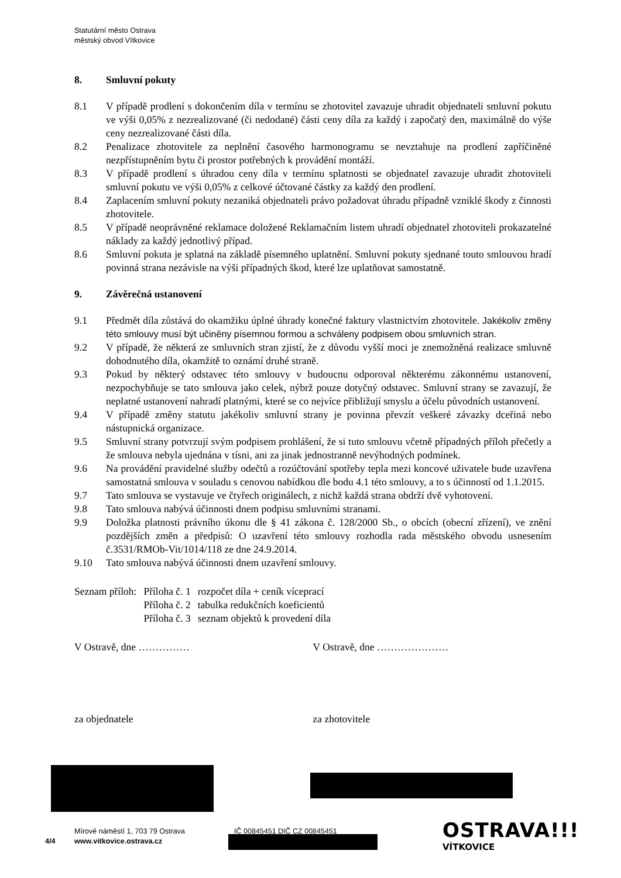Statutární město Ostrava
městský obvod Vítkovice
8. Smluvní pokuty
8.1 V případě prodlení s dokončením díla v termínu se zhotovitel zavazuje uhradit objednateli smluvní pokutu ve výši 0,05% z nezrealizované (či nedodané) části ceny díla za každý i započatý den, maximálně do výše ceny nezrealizované části díla.
8.2 Penalizace zhotovitele za neplnění časového harmonogramu se nevztahuje na prodlení zapříčiněné nezpřístupněním bytu či prostor potřebných k provádění montáží.
8.3 V případě prodlení s úhradou ceny díla v termínu splatnosti se objednatel zavazuje uhradit zhotoviteli smluvní pokutu ve výši 0,05% z celkové účtované částky za každý den prodlení.
8.4 Zaplacením smluvní pokuty nezaniká objednateli právo požadovat úhradu případně vzniklé škody z činnosti zhotovitele.
8.5 V případě neoprávněné reklamace doložené Reklamačním listem uhradí objednatel zhotoviteli prokazatelné náklady za každý jednotlivý případ.
8.6 Smluvní pokuta je splatná na základě písemného uplatnění. Smluvní pokuty sjednané touto smlouvou hradí povinná strana nezávisle na výši případných škod, které lze uplatňovat samostatně.
9. Závěrečná ustanovení
9.1 Předmět díla zůstává do okamžiku úplné úhrady konečné faktury vlastnictvím zhotovitele. Jakékoliv změny této smlouvy musí být učiněny písemnou formou a schváleny podpisem obou smluvních stran.
9.2 V případě, že některá ze smluvních stran zjistí, že z důvodu vyšší moci je znemožněná realizace smluvně dohodnutého díla, okamžitě to oznámí druhé straně.
9.3 Pokud by některý odstavec této smlouvy v budoucnu odporoval některému zákonnému ustanovení, nezpochybňuje se tato smlouva jako celek, nýbrž pouze dotyčný odstavec. Smluvní strany se zavazují, že neplatné ustanovení nahradí platnými, které se co nejvíce přibližují smyslu a účelu původních ustanovení.
9.4 V případě změny statutu jakékoliv smluvní strany je povinna převzít veškeré závazky dceřiná nebo nástupnická organizace.
9.5 Smluvní strany potvrzují svým podpisem prohlášení, že si tuto smlouvu včetně případných příloh přečetly a že smlouva nebyla ujednána v tísni, ani za jinak jednostranně nevýhodných podmínek.
9.6 Na provádění pravidelné služby odečtů a rozúčtování spotřeby tepla mezi koncové uživatele bude uzavřena samostatná smlouva v souladu s cenovou nabídkou dle bodu 4.1 této smlouvy, a to s účinností od 1.1.2015.
9.7 Tato smlouva se vystavuje ve čtyřech originálech, z nichž každá strana obdrží dvě vyhotovení.
9.8 Tato smlouva nabývá účinnosti dnem podpisu smluvními stranami.
9.9 Doložka platnosti právního úkonu dle § 41 zákona č. 128/2000 Sb., o obcích (obecní zřízení), ve znění pozdějších změn a předpisů: O uzavření této smlouvy rozhodla rada městského obvodu usnesením č.3531/RMOb-Vit/1014/118 ze dne 24.9.2014.
9.10 Tato smlouva nabývá účinnosti dnem uzavření smlouvy.
| Seznam příloh: | Příloha č. 1 | rozpočet díla + ceník víceprací |
| | Příloha č. 2 | tabulka redukčních koeficientů |
| | Příloha č. 3 | seznam objektů k provedení díla |
V Ostravě, dne …………… V Ostravě, dne …………………
za objednatele za zhotovitele
Mírové náměstí 1, 703 79 Ostrava
www.vitkovice.ostrava.cz
4/4
IČ 00845451 DIČ CZ 00845451
OSTRAVA!!!
VÍTKOVICE